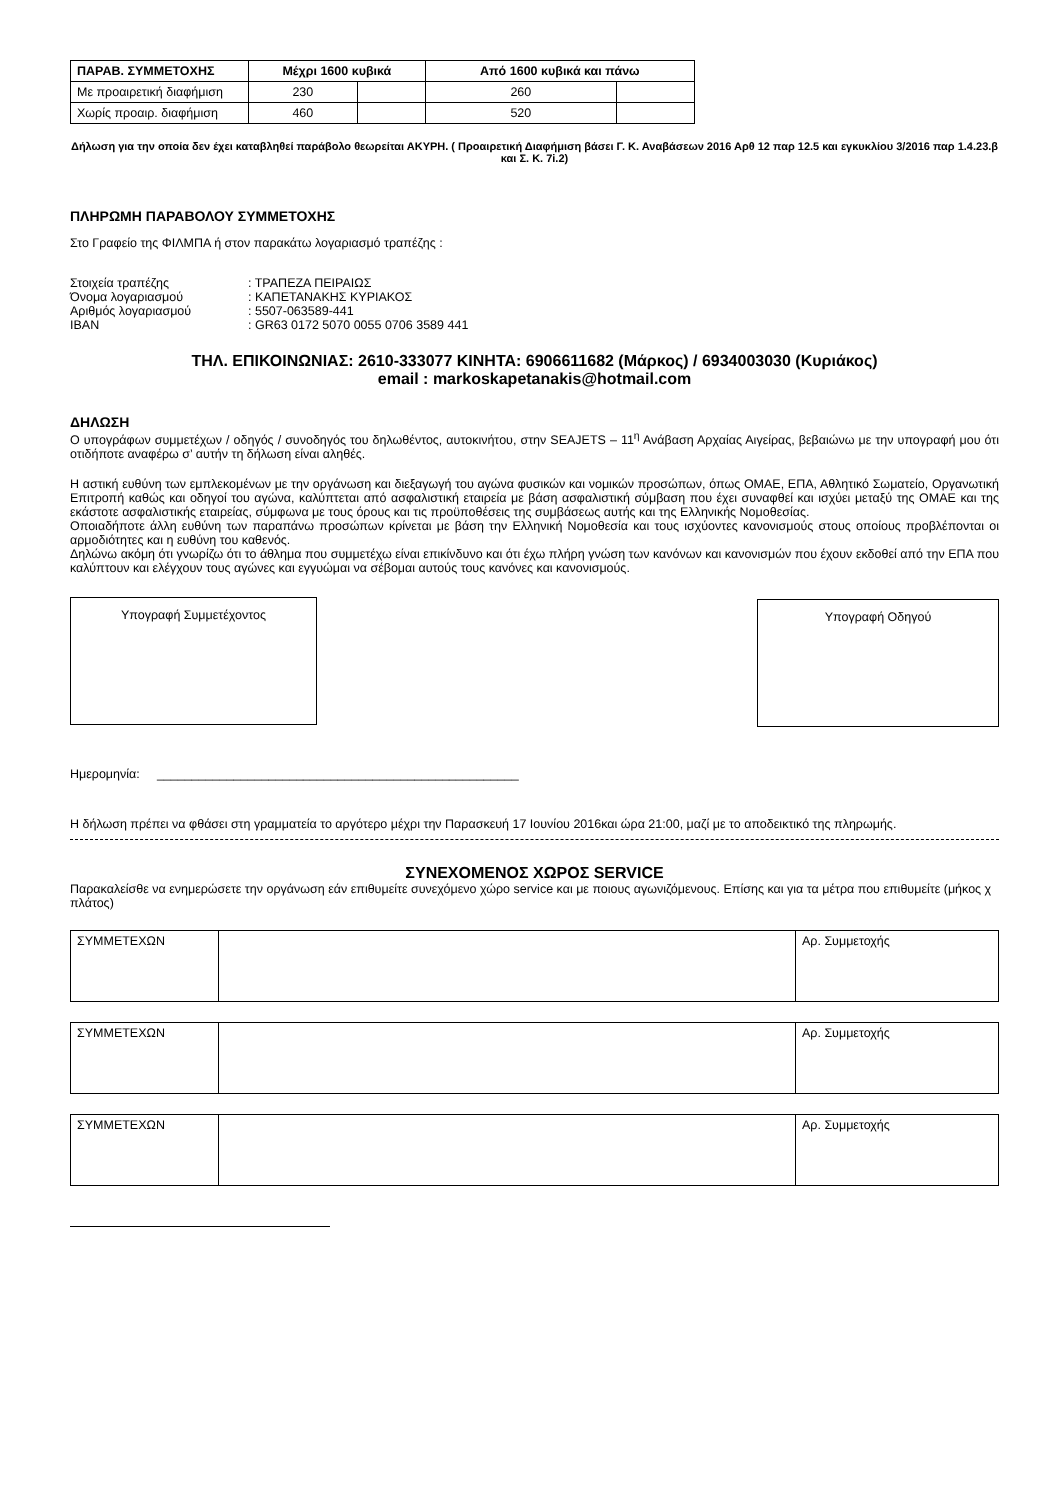| ΠΑΡΑΒ. ΣΥΜΜΕΤΟΧΗΣ | Μέχρι 1600 κυβικά | | Από 1600 κυβικά και πάνω | |
| --- | --- | --- | --- | --- |
| Με προαιρετική διαφήμιση | 230 | | 260 | |
| Χωρίς προαιρ. διαφήμιση | 460 | | 520 | |
Δήλωση για την οποία δεν έχει καταβληθεί παράβολο θεωρείται ΑΚΥΡΗ. ( Προαιρετική Διαφήμιση βάσει Γ. Κ. Αναβάσεων 2016 Αρθ 12 παρ 12.5 και εγκυκλίου 3/2016 παρ 1.4.23.β και Σ. Κ. 7i.2)
ΠΛΗΡΩΜΗ ΠΑΡΑΒΟΛΟΥ ΣΥΜΜΕΤΟΧΗΣ
Στο Γραφείο της ΦΙΛΜΠΑ ή στον παρακάτω λογαριασμό τραπέζης :
| Στοιχεία τραπέζης | : ΤΡΑΠΕΖΑ ΠΕΙΡΑΙΩΣ |
| Όνομα λογαριασμού | : ΚΑΠΕΤΑΝΑΚΗΣ ΚΥΡΙΑΚΟΣ |
| Αριθμός λογαριασμού | : 5507-063589-441 |
| IBAN | : GR63 0172 5070 0055 0706 3589 441 |
ΤΗΛ. ΕΠΙΚΟΙΝΩΝΙΑΣ: 2610-333077 ΚΙΝΗΤΑ: 6906611682 (Μάρκος) / 6934003030 (Κυριάκος)
email : markoskapetanakis@hotmail.com
ΔΗΛΩΣΗ
Ο υπογράφων συμμετέχων / οδηγός / συνοδηγός του δηλωθέντος, αυτοκινήτου, στην SEAJETS – 11<sup>η</sup> Ανάβαση Αρχαίας Αιγείρας, βεβαιώνω με την υπογραφή μου ότι οτιδήποτε αναφέρω σ’ αυτήν τη δήλωση είναι αληθές.
Η αστική ευθύνη των εμπλεκομένων με την οργάνωση και διεξαγωγή του αγώνα φυσικών και νομικών προσώπων, όπως ΟΜΑΕ, ΕΠΑ, Αθλητικό Σωματείο, Οργανωτική Επιτροπή καθώς και οδηγοί του αγώνα, καλύπτεται από ασφαλιστική εταιρεία με βάση ασφαλιστική σύμβαση που έχει συναφθεί και ισχύει μεταξύ της ΟΜΑΕ και της εκάστοτε ασφαλιστικής εταιρείας, σύμφωνα με τους όρους και τις προϋποθέσεις της συμβάσεως αυτής και της Ελληνικής Νομοθεσίας.
Οποιαδήποτε άλλη ευθύνη των παραπάνω προσώπων κρίνεται με βάση την Ελληνική Νομοθεσία και τους ισχύοντες κανονισμούς στους οποίους προβλέπονται οι αρμοδιότητες και η ευθύνη του καθενός.
Δηλώνω ακόμη ότι γνωρίζω ότι το άθλημα που συμμετέχω είναι επικίνδυνο και ότι έχω πλήρη γνώση των κανόνων και κανονισμών που έχουν εκδοθεί από την ΕΠΑ που καλύπτουν και ελέγχουν τους αγώνες και εγγυώμαι να σέβομαι αυτούς τους κανόνες και κανονισμούς.
Υπογραφή Συμμετέχοντος Υπογραφή Οδηγού
Ημερομηνία: ____________________________________________________
Η δήλωση πρέπει να φθάσει στη γραμματεία το αργότερο μέχρι την Παρασκευή 17 Ιουνίου 2016και ώρα 21:00, μαζί με το αποδεικτικό της πληρωμής.
ΣΥΝΕΧΟΜΕΝΟΣ ΧΩΡΟΣ SERVICE
Παρακαλείσθε να ενημερώσετε την οργάνωση εάν επιθυμείτε συνεχόμενο χώρο service και με ποιους αγωνιζόμενους. Επίσης και για τα μέτρα που επιθυμείτε (μήκος χ πλάτος)
| ΣΥΜΜΕΤΕΧΩΝ | | Αρ. Συμμετοχής |
| ΣΥΜΜΕΤΕΧΩΝ | | Αρ. Συμμετοχής |
| ΣΥΜΜΕΤΕΧΩΝ | | Αρ. Συμμετοχής |